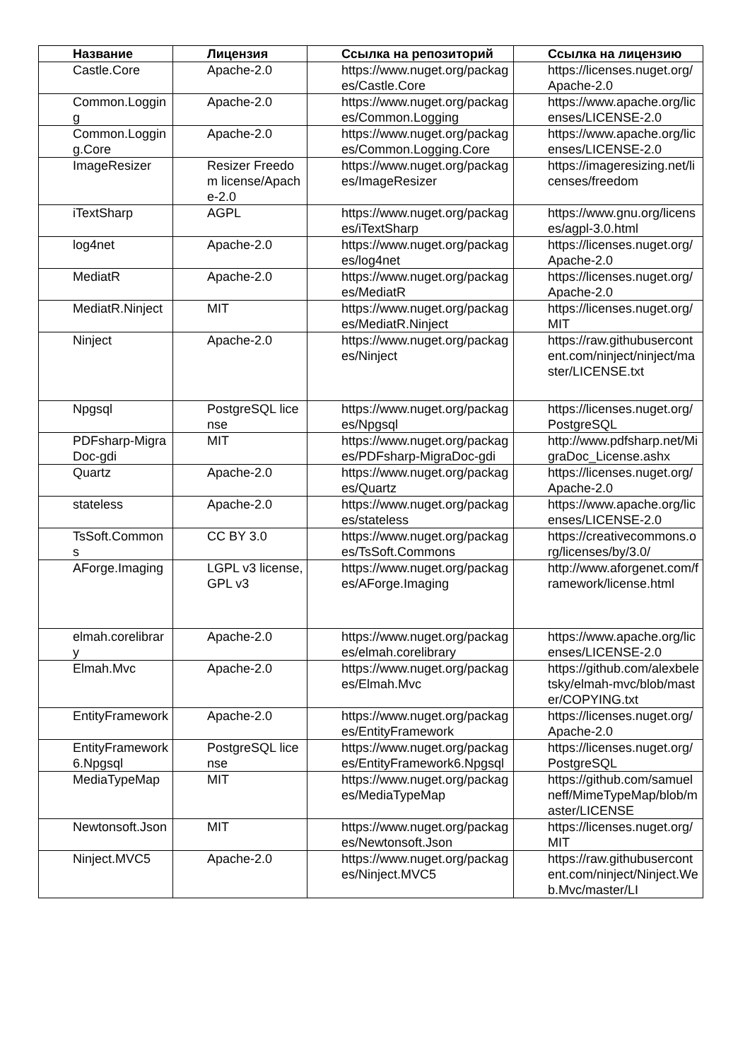| Название | Лицензия | Ссылка на репозиторий | Ссылка на лицензию |
| --- | --- | --- | --- |
| Castle.Core | Apache-2.0 | https://www.nuget.org/packages/Castle.Core | https://licenses.nuget.org/Apache-2.0 |
| Common.Logging | Apache-2.0 | https://www.nuget.org/packages/Common.Logging | https://www.apache.org/licenses/LICENSE-2.0 |
| Common.Logging.Core | Apache-2.0 | https://www.nuget.org/packages/Common.Logging.Core | https://www.apache.org/licenses/LICENSE-2.0 |
| ImageResizer | Resizer Freedom license/Apache-2.0 | https://www.nuget.org/packages/ImageResizer | https://imageresizing.net/licenses/freedom |
| iTextSharp | AGPL | https://www.nuget.org/packages/iTextSharp | https://www.gnu.org/licenses/agpl-3.0.html |
| log4net | Apache-2.0 | https://www.nuget.org/packages/log4net | https://licenses.nuget.org/Apache-2.0 |
| MediatR | Apache-2.0 | https://www.nuget.org/packages/MediatR | https://licenses.nuget.org/Apache-2.0 |
| MediatR.Ninject | MIT | https://www.nuget.org/packages/MediatR.Ninject | https://licenses.nuget.org/MIT |
| Ninject | Apache-2.0 | https://www.nuget.org/packages/Ninject | https://raw.githubusercontent.com/ninject/ninject/master/LICENSE.txt |
| Npgsql | PostgreSQL license | https://www.nuget.org/packages/Npgsql | https://licenses.nuget.org/PostgreSQL |
| PDFsharp-MigraDoc-gdi | MIT | https://www.nuget.org/packages/PDFsharp-MigraDoc-gdi | http://www.pdfsharp.net/MigraDoc_License.ashx |
| Quartz | Apache-2.0 | https://www.nuget.org/packages/Quartz | https://licenses.nuget.org/Apache-2.0 |
| stateless | Apache-2.0 | https://www.nuget.org/packages/stateless | https://www.apache.org/licenses/LICENSE-2.0 |
| TsSoft.Commons | CC BY 3.0 | https://www.nuget.org/packages/TsSoft.Commons | https://creativecommons.org/licenses/by/3.0/ |
| AForge.Imaging | LGPL v3 license, GPL v3 | https://www.nuget.org/packages/AForge.Imaging | http://www.aforgenet.com/framework/license.html |
| elmah.corelibrary | Apache-2.0 | https://www.nuget.org/packages/elmah.corelibrary | https://www.apache.org/licenses/LICENSE-2.0 |
| Elmah.Mvc | Apache-2.0 | https://www.nuget.org/packages/Elmah.Mvc | https://github.com/alexbeletsky/elmah-mvc/blob/master/COPYING.txt |
| EntityFramework | Apache-2.0 | https://www.nuget.org/packages/EntityFramework | https://licenses.nuget.org/Apache-2.0 |
| EntityFramework6.Npgsql | PostgreSQL license | https://www.nuget.org/packages/EntityFramework6.Npgsql | https://licenses.nuget.org/PostgreSQL |
| MediaTypeMap | MIT | https://www.nuget.org/packages/MediaTypeMap | https://github.com/samuelneff/MimeTypeMap/blob/master/LICENSE |
| Newtonsoft.Json | MIT | https://www.nuget.org/packages/Newtonsoft.Json | https://licenses.nuget.org/MIT |
| Ninject.MVC5 | Apache-2.0 | https://www.nuget.org/packages/Ninject.MVC5 | https://raw.githubusercontent.com/ninject/Ninject.Web.Mvc/master/LI |